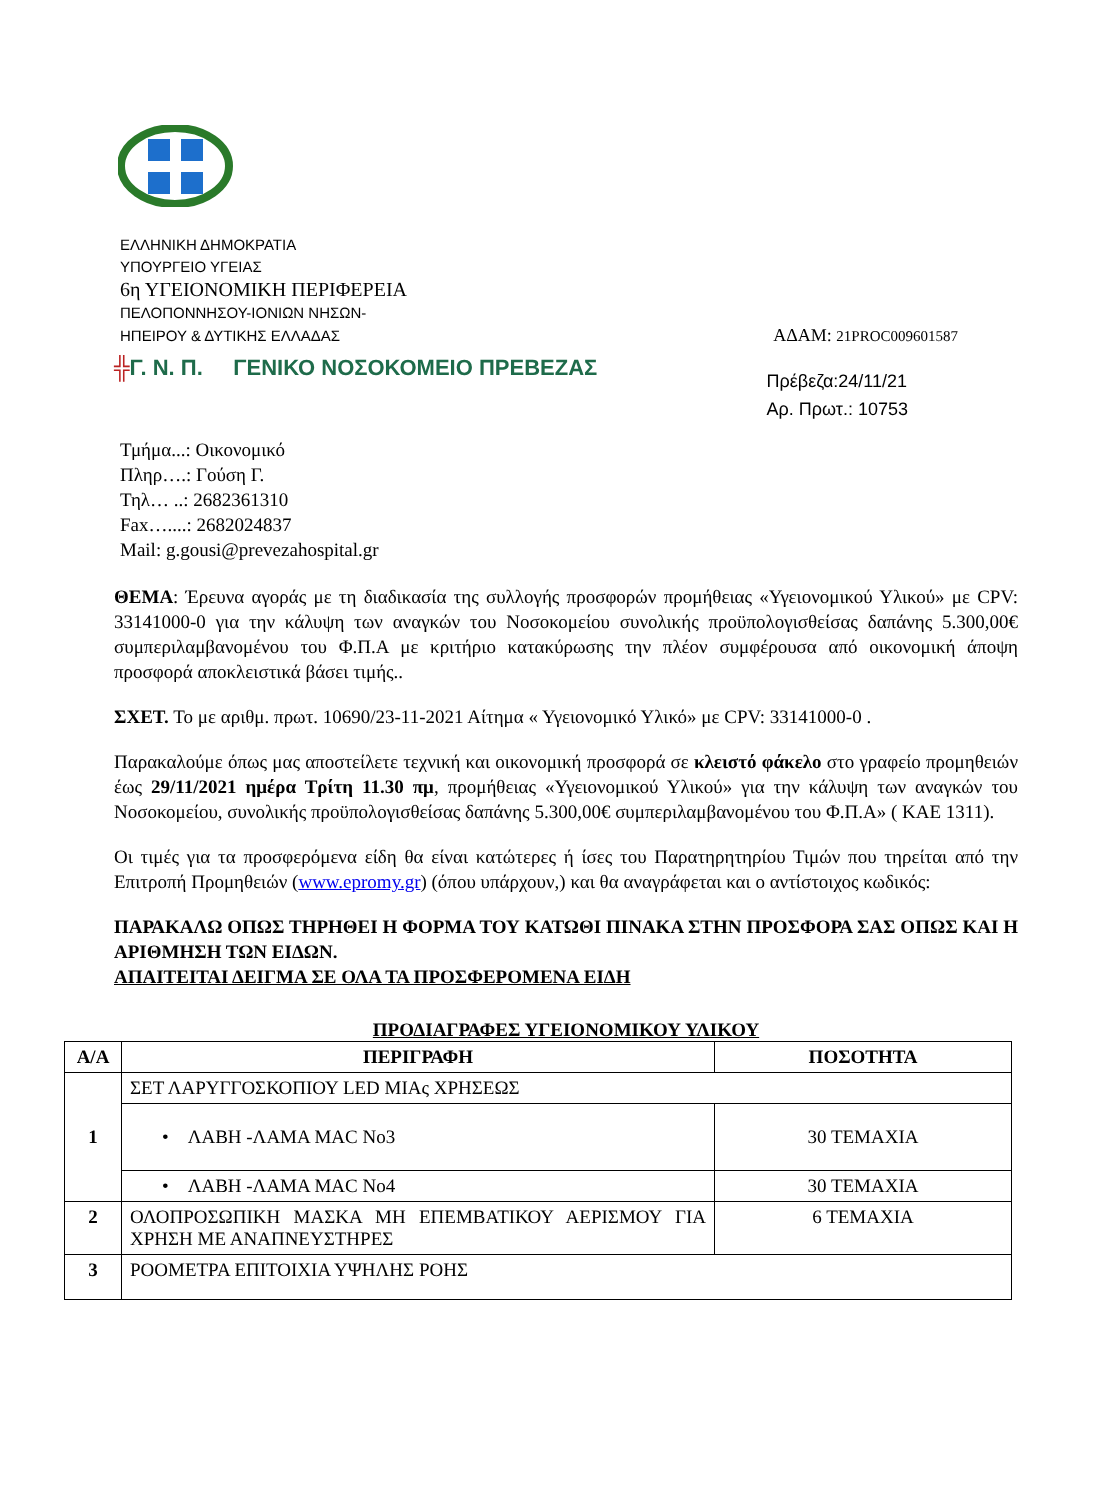ΕΛΛΗΝΙΚΗ ΔΗΜΟΚΡΑΤΙΑ
ΥΠΟΥΡΓΕΙΟ ΥΓΕΙΑΣ
6η ΥΓΕΙΟΝΟΜΙΚΗ ΠΕΡΙΦΕΡΕΙΑ
ΠΕΛΟΠΟΝΝΗΣΟΥ-ΙΟΝΙΩΝ ΝΗΣΩΝ-
ΗΠΕΙΡΟΥ & ΔΥΤΙΚΗΣ ΕΛΛΑΔΑΣ ΑΔΑΜ: 21PROC009601587
╬Γ. Ν. Π. ΓΕΝΙΚΟ ΝΟΣΟΚΟΜΕΙΟ ΠΡΕΒΕΖΑΣ Πρέβεζα:24/11/21
Αρ. Πρωτ.: 10753
Τμήμα...: Οικονομικό
Πληρ….: Γούση Γ.
Τηλ… ..: 2682361310
Fax…....: 2682024837
Mail: g.gousi@prevezahospital.gr
ΘΕΜΑ: Έρευνα αγοράς με τη διαδικασία της συλλογής προσφορών προμήθειας «Υγειονομικού Υλικού» με CPV: 33141000-0 για την κάλυψη των αναγκών του Νοσοκομείου συνολικής προϋπολογισθείσας δαπάνης 5.300,00€ συμπεριλαμβανομένου του Φ.Π.Α με κριτήριο κατακύρωσης την πλέον συμφέρουσα από οικονομική άποψη προσφορά αποκλειστικά βάσει τιμής..
ΣΧΕΤ. Το με αριθμ. πρωτ. 10690/23-11-2021 Αίτημα « Υγειονομικό Υλικό» με CPV: 33141000-0 .
Παρακαλούμε όπως μας αποστείλετε τεχνική και οικονομική προσφορά σε κλειστό φάκελο στο γραφείο προμηθειών έως 29/11/2021 ημέρα Τρίτη 11.30 πμ, προμήθειας «Υγειονομικού Υλικού» για την κάλυψη των αναγκών του Νοσοκομείου, συνολικής προϋπολογισθείσας δαπάνης 5.300,00€ συμπεριλαμβανομένου του Φ.Π.Α» ( ΚΑΕ 1311).
Οι τιμές για τα προσφερόμενα είδη θα είναι κατώτερες ή ίσες του Παρατηρητηρίου Τιμών που τηρείται από την Επιτροπή Προμηθειών (www.epromy.gr) (όπου υπάρχουν,) και θα αναγράφεται και ο αντίστοιχος κωδικός:
ΠΑΡΑΚΑΛΩ ΟΠΩΣ ΤΗΡΗΘΕΙ Η ΦΟΡΜΑ ΤΟΥ ΚΑΤΩΘΙ ΠΙΝΑΚΑ ΣΤΗΝ ΠΡΟΣΦΟΡΑ ΣΑΣ ΟΠΩΣ ΚΑΙ Η ΑΡΙΘΜΗΣΗ ΤΩΝ ΕΙΔΩΝ.
ΑΠΑΙΤΕΙΤΑΙ ΔΕΙΓΜΑ ΣΕ ΟΛΑ ΤΑ ΠΡΟΣΦΕΡΟΜΕΝΑ ΕΙΔΗ
ΠΡΟΔΙΑΓΡΑΦΕΣ ΥΓΕΙΟΝΟΜΙΚΟΥ ΥΛΙΚΟΥ
| Α/Α | ΠΕΡΙΓΡΑΦΗ | ΠΟΣΟΤΗΤΑ |
| --- | --- | --- |
| 1 | ΣΕΤ ΛΑΡΥΓΓΟΣΚΟΠΙΟΥ LED ΜΙΑς ΧΡΗΣΕΩΣ | |
| | • ΛΑΒΗ -ΛΑΜΑ MAC No3 | 30 ΤΕΜΑΧΙΑ |
| | • ΛΑΒΗ -ΛΑΜΑ MAC No4 | 30 ΤΕΜΑΧΙΑ |
| 2 | ΟΛΟΠΡΟΣΩΠΙΚΗ ΜΑΣΚΑ ΜΗ ΕΠΕΜΒΑΤΙΚΟΥ ΑΕΡΙΣΜΟΥ ΓΙΑ ΧΡΗΣΗ ΜΕ ΑΝΑΠΝΕΥΣΤΗΡΕΣ | 6 ΤΕΜΑΧΙΑ |
| 3 | ΡΟΟΜΕΤΡΑ ΕΠΙΤΟΙΧΙΑ ΥΨΗΛΗΣ ΡΟΗΣ | |